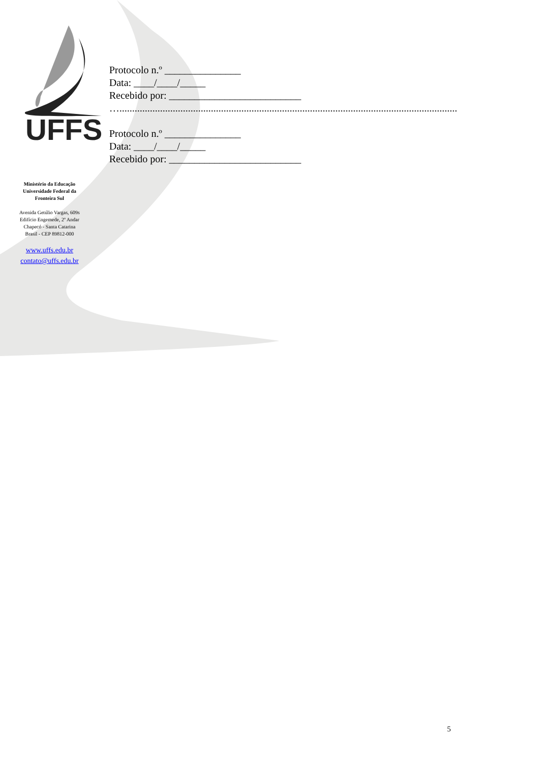UFFS
Protocolo n.º _______________
Data: ____/____/_____
Recebido por: __________________________
….....................................................................................................................................
Protocolo n.º _______________
Data: ____/____/_____
Recebido por: __________________________
Ministério da Educação
Universidade Federal da
Fronteira Sul
Avenida Getúlio Vargas, 609s
Edifício Engemede, 2º Andar
Chapecó - Santa Catarina
Brasil - CEP 89812-000
www.uffs.edu.br
contato@uffs.edu.br
5